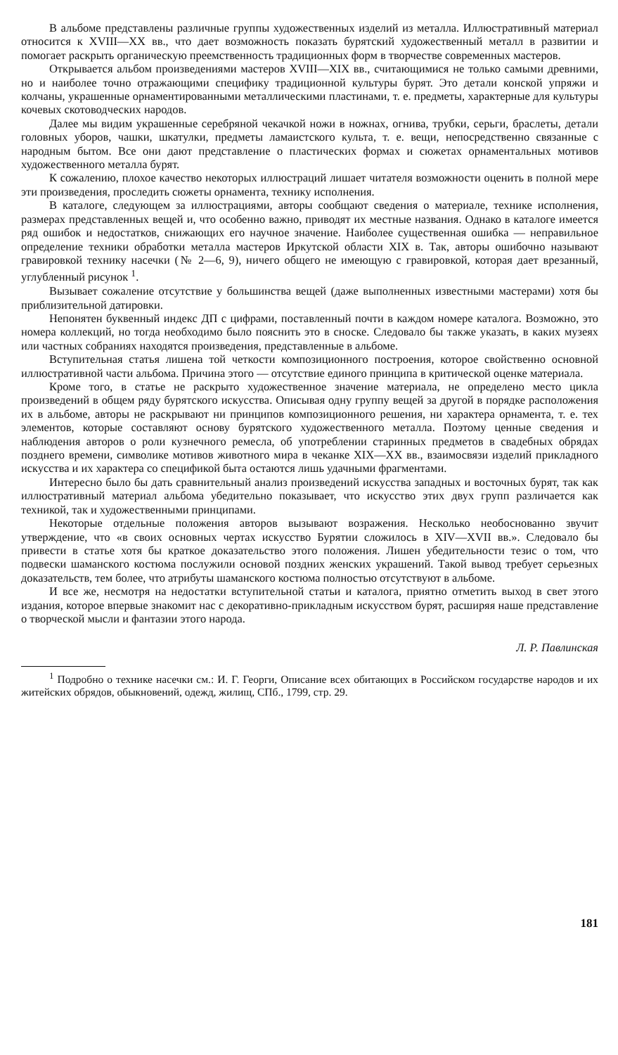В альбоме представлены различные группы художественных изделий из металла. Иллюстративный материал относится к XVIII—XX вв., что дает возможность показать бурятский художественный металл в развитии и помогает раскрыть органическую преемственность традиционных форм в творчестве современных мастеров.
Открывается альбом произведениями мастеров XVIII—XIX вв., считающимися не только самыми древними, но и наиболее точно отражающими специфику традиционной культуры бурят. Это детали конской упряжи и колчаны, украшенные орнаментированными металлическими пластинами, т. е. предметы, характерные для культуры кочевых скотоводческих народов.
Далее мы видим украшенные серебряной чекачкой ножи в ножнах, огнива, трубки, серьги, браслеты, детали головных уборов, чашки, шкатулки, предметы ламаистского культа, т. е. вещи, непосредственно связанные с народным бытом. Все они дают представление о пластических формах и сюжетах орнаментальных мотивов художественного металла бурят.
К сожалению, плохое качество некоторых иллюстраций лишает читателя возможности оценить в полной мере эти произведения, проследить сюжеты орнамента, технику исполнения.
В каталоге, следующем за иллюстрациями, авторы сообщают сведения о материале, технике исполнения, размерах представленных вещей и, что особенно важно, приводят их местные названия. Однако в каталоге имеется ряд ошибок и недостатков, снижающих его научное значение. Наиболее существенная ошибка — неправильное определение техники обработки металла мастеров Иркутской области XIX в. Так, авторы ошибочно называют гравировкой технику насечки (№ 2—6, 9), ничего общего не имеющую с гравировкой, которая дает врезанный, углубленный рисунок <sup>1</sup>.
Вызывает сожаление отсутствие у большинства вещей (даже выполненных известными мастерами) хотя бы приблизительной датировки.
Непонятен буквенный индекс ДП с цифрами, поставленный почти в каждом номере каталога. Возможно, это номера коллекций, но тогда необходимо было пояснить это в сноске. Следовало бы также указать, в каких музеях или частных собраниях находятся произведения, представленные в альбоме.
Вступительная статья лишена той четкости композиционного построения, которое свойственно основной иллюстративной части альбома. Причина этого — отсутствие единого принципа в критической оценке материала.
Кроме того, в статье не раскрыто художественное значение материала, не определено место цикла произведений в общем ряду бурятского искусства. Описывая одну группу вещей за другой в порядке расположения их в альбоме, авторы не раскрывают ни принципов композиционного решения, ни характера орнамента, т. е. тех элементов, которые составляют основу бурятского художественного металла. Поэтому ценные сведения и наблюдения авторов о роли кузнечного ремесла, об употреблении старинных предметов в свадебных обрядах позднего времени, символике мотивов животного мира в чеканке XIX—XX вв., взаимосвязи изделий прикладного искусства и их характера со спецификой быта остаются лишь удачными фрагментами.
Интересно было бы дать сравнительный анализ произведений искусства западных и восточных бурят, так как иллюстративный материал альбома убедительно показывает, что искусство этих двух групп различается как техникой, так и художественными принципами.
Некоторые отдельные положения авторов вызывают возражения. Несколько необоснованно звучит утверждение, что «в своих основных чертах искусство Бурятии сложилось в XIV—XVII вв.». Следовало бы привести в статье хотя бы краткое доказательство этого положения. Лишен убедительности тезис о том, что подвески шаманского костюма послужили основой поздних женских украшений. Такой вывод требует серьезных доказательств, тем более, что атрибуты шаманского костюма полностью отсутствуют в альбоме.
И все же, несмотря на недостатки вступительной статьи и каталога, приятно отметить выход в свет этого издания, которое впервые знакомит нас с декоративно-прикладным искусством бурят, расширяя наше представление о творческой мысли и фантазии этого народа.
Л. Р. Павлинская
<sup>1</sup> Подробно о технике насечки см.: И. Г. Георги, Описание всех обитающих в Российском государстве народов и их житейских обрядов, обыкновений, одежд, жилищ, СПб., 1799, стр. 29.
181